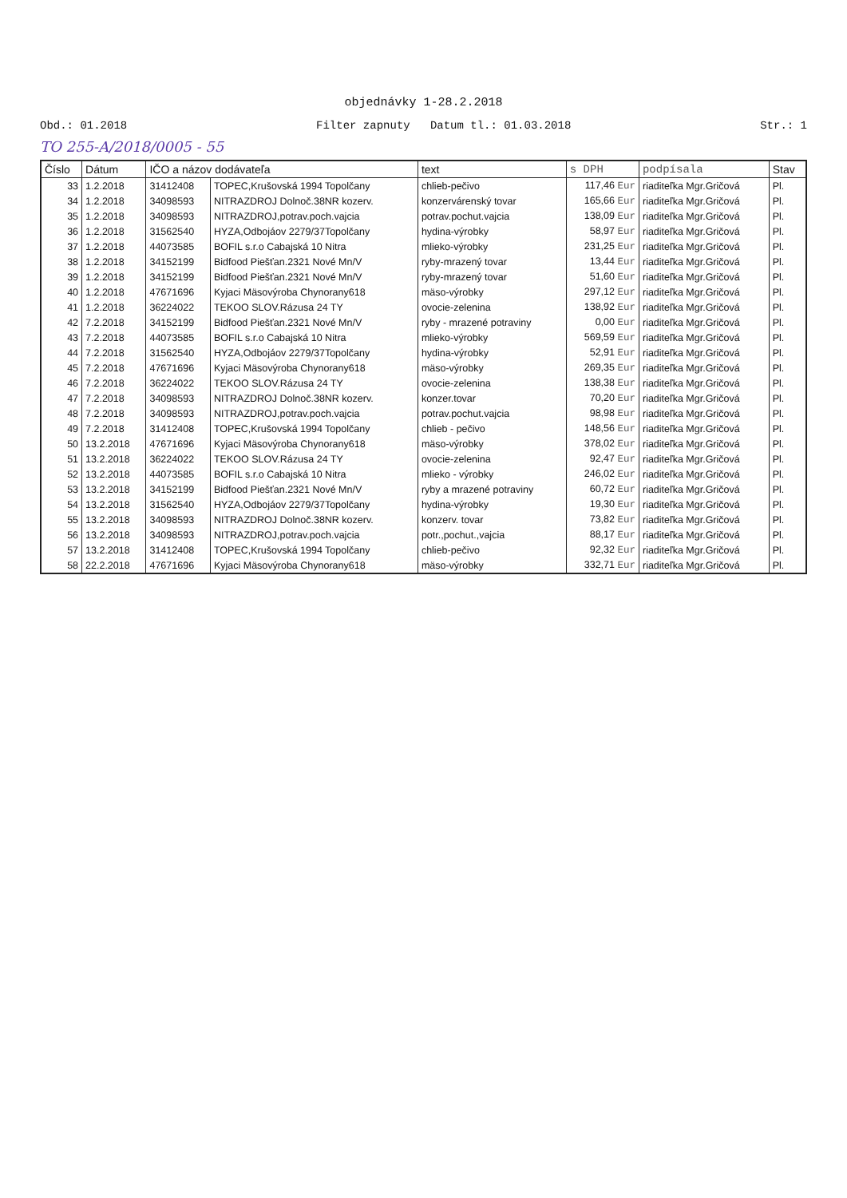objednávky 1-28.2.2018
Obd.: 01.2018 Filter zapnuty Datum tl.: 01.03.2018 Str.: 1
TO 255-A/2018/0005 - 55
| Číslo | Dátum | IČO a názov dodávateľa | | text | s DPH | podpísala | Stav |
| --- | --- | --- | --- | --- | --- | --- | --- |
| 33 | 1.2.2018 | 31412408 | TOPEC,Krušovská 1994 Topolčany | chlieb-pečivo | 117,46 Eur | riaditeľka Mgr.Gričová | Pl. |
| 34 | 1.2.2018 | 34098593 | NITRAZDROJ Dolnoč.38NR kozerv. | konzervárenský tovar | 165,66 Eur | riaditeľka Mgr.Gričová | Pl. |
| 35 | 1.2.2018 | 34098593 | NITRAZDROJ,potrav.poch.vajcia | potrav.pochut.vajcia | 138,09 Eur | riaditeľka Mgr.Gričová | Pl. |
| 36 | 1.2.2018 | 31562540 | HYZA,Odbojáov 2279/37Topolčany | hydina-výrobky | 58,97 Eur | riaditeľka Mgr.Gričová | Pl. |
| 37 | 1.2.2018 | 44073585 | BOFIL s.r.o Cabajská 10 Nitra | mlieko-výrobky | 231,25 Eur | riaditeľka Mgr.Gričová | Pl. |
| 38 | 1.2.2018 | 34152199 | Bidfood Piešťan.2321 Nové Mn/V | ryby-mrazený tovar | 13,44 Eur | riaditeľka Mgr.Gričová | Pl. |
| 39 | 1.2.2018 | 34152199 | Bidfood Piešťan.2321 Nové Mn/V | ryby-mrazený tovar | 51,60 Eur | riaditeľka Mgr.Gričová | Pl. |
| 40 | 1.2.2018 | 47671696 | Kyjaci Mäsovýroba Chynorany618 | mäso-výrobky | 297,12 Eur | riaditeľka Mgr.Gričová | Pl. |
| 41 | 1.2.2018 | 36224022 | TEKOO SLOV.Rázusa 24 TY | ovocie-zelenina | 138,92 Eur | riaditeľka Mgr.Gričová | Pl. |
| 42 | 7.2.2018 | 34152199 | Bidfood Piešťan.2321 Nové Mn/V | ryby - mrazené potraviny | 0,00 Eur | riaditeľka Mgr.Gričová | Pl. |
| 43 | 7.2.2018 | 44073585 | BOFIL s.r.o Cabajská 10 Nitra | mlieko-výrobky | 569,59 Eur | riaditeľka Mgr.Gričová | Pl. |
| 44 | 7.2.2018 | 31562540 | HYZA,Odbojáov 2279/37Topolčany | hydina-výrobky | 52,91 Eur | riaditeľka Mgr.Gričová | Pl. |
| 45 | 7.2.2018 | 47671696 | Kyjaci Mäsovýroba Chynorany618 | mäso-výrobky | 269,35 Eur | riaditeľka Mgr.Gričová | Pl. |
| 46 | 7.2.2018 | 36224022 | TEKOO SLOV.Rázusa 24 TY | ovocie-zelenina | 138,38 Eur | riaditeľka Mgr.Gričová | Pl. |
| 47 | 7.2.2018 | 34098593 | NITRAZDROJ Dolnoč.38NR kozerv. | konzer.tovar | 70,20 Eur | riaditeľka Mgr.Gričová | Pl. |
| 48 | 7.2.2018 | 34098593 | NITRAZDROJ,potrav.poch.vajcia | potrav.pochut.vajcia | 98,98 Eur | riaditeľka Mgr.Gričová | Pl. |
| 49 | 7.2.2018 | 31412408 | TOPEC,Krušovská 1994 Topolčany | chlieb - pečivo | 148,56 Eur | riaditeľka Mgr.Gričová | Pl. |
| 50 | 13.2.2018 | 47671696 | Kyjaci Mäsovýroba Chynorany618 | mäso-výrobky | 378,02 Eur | riaditeľka Mgr.Gričová | Pl. |
| 51 | 13.2.2018 | 36224022 | TEKOO SLOV.Rázusa 24 TY | ovocie-zelenina | 92,47 Eur | riaditeľka Mgr.Gričová | Pl. |
| 52 | 13.2.2018 | 44073585 | BOFIL s.r.o Cabajská 10 Nitra | mlieko - výrobky | 246,02 Eur | riaditeľka Mgr.Gričová | Pl. |
| 53 | 13.2.2018 | 34152199 | Bidfood Piešťan.2321 Nové Mn/V | ryby a mrazené potraviny | 60,72 Eur | riaditeľka Mgr.Gričová | Pl. |
| 54 | 13.2.2018 | 31562540 | HYZA,Odbojáov 2279/37Topolčany | hydina-výrobky | 19,30 Eur | riaditeľka Mgr.Gričová | Pl. |
| 55 | 13.2.2018 | 34098593 | NITRAZDROJ Dolnoč.38NR kozerv. | konzerv. tovar | 73,82 Eur | riaditeľka Mgr.Gričová | Pl. |
| 56 | 13.2.2018 | 34098593 | NITRAZDROJ,potrav.poch.vajcia | potr.,pochut.,vajcia | 88,17 Eur | riaditeľka Mgr.Gričová | Pl. |
| 57 | 13.2.2018 | 31412408 | TOPEC,Krušovská 1994 Topolčany | chlieb-pečivo | 92,32 Eur | riaditeľka Mgr.Gričová | Pl. |
| 58 | 22.2.2018 | 47671696 | Kyjaci Mäsovýroba Chynorany618 | mäso-výrobky | 332,71 Eur | riaditeľka Mgr.Gričová | Pl. |